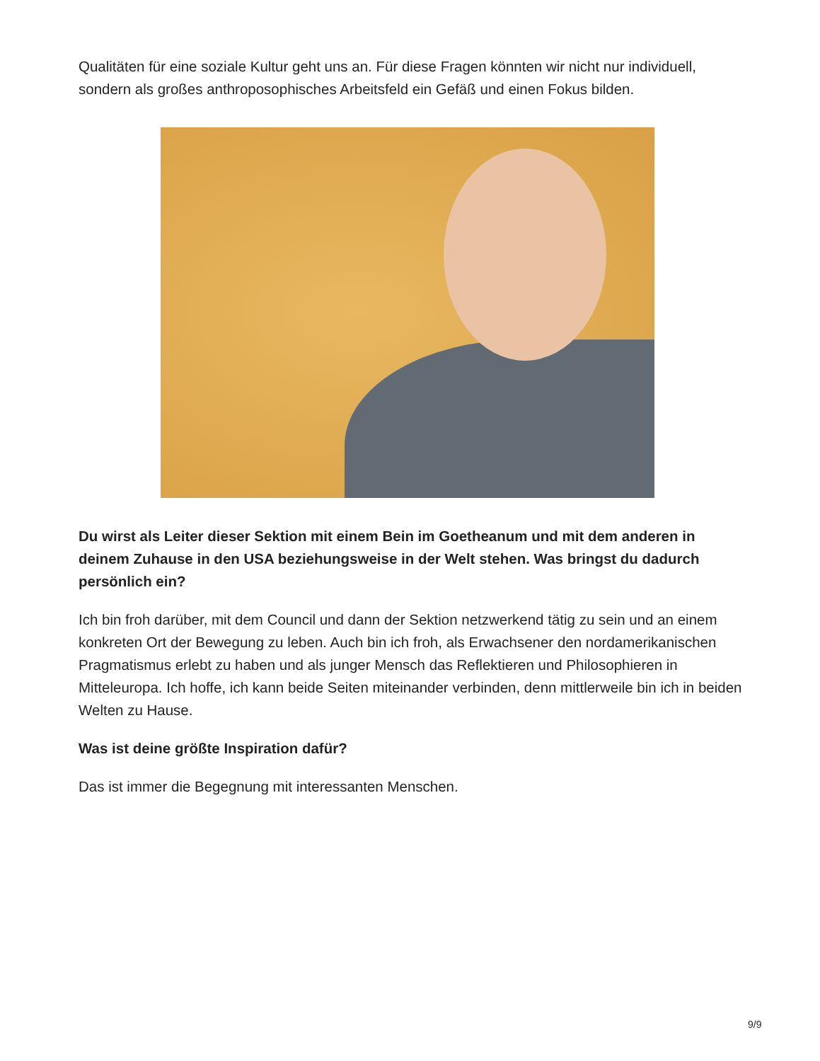Qualitäten für eine soziale Kultur geht uns an. Für diese Fragen könnten wir nicht nur individuell, sondern als großes anthroposophisches Arbeitsfeld ein Gefäß und einen Fokus bilden.
Du wirst als Leiter dieser Sektion mit einem Bein im Goetheanum und mit dem anderen in deinem Zuhause in den USA beziehungsweise in der Welt stehen. Was bringst du dadurch persönlich ein?
Ich bin froh darüber, mit dem Council und dann der Sektion netzwerkend tätig zu sein und an einem konkreten Ort der Bewegung zu leben. Auch bin ich froh, als Erwachsener den nordamerikanischen Pragmatismus erlebt zu haben und als junger Mensch das Reflektieren und Philosophieren in Mitteleuropa. Ich hoffe, ich kann beide Seiten miteinander verbinden, denn mittlerweile bin ich in beiden Welten zu Hause.
Was ist deine größte Inspiration dafür?
Das ist immer die Begegnung mit interessanten Menschen.
9/9